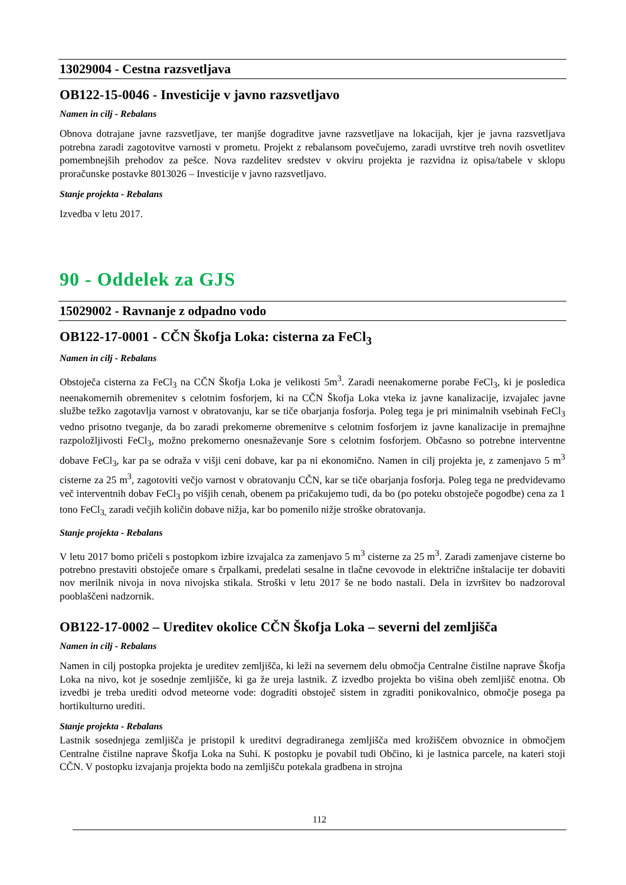13029004 - Cestna razsvetljava
OB122-15-0046 - Investicije v javno razsvetljavo
Namen in cilj - Rebalans
Obnova dotrajane javne razsvetljave, ter manjše dograditve javne razsvetljave na lokacijah, kjer je javna razsvetljava potrebna zaradi zagotovitve varnosti v prometu. Projekt z rebalansom povečujemo, zaradi uvrstitve treh novih osvetlitev pomembnejših prehodov za pešce. Nova razdelitev sredstev v okviru projekta je razvidna iz opisa/tabele v sklopu proračunske postavke 8013026 – Investicije v javno razsvetljavo.
Stanje projekta - Rebalans
Izvedba v letu 2017.
90 - Oddelek za GJS
15029002 - Ravnanje z odpadno vodo
OB122-17-0001 - CČN Škofja Loka: cisterna za FeCl<sub>3</sub>
Namen in cilj - Rebalans
Obstoječa cisterna za FeCl<sub>3</sub> na CČN Škofja Loka je velikosti 5m<sup>3</sup>. Zaradi neenakomerne porabe FeCl<sub>3</sub>, ki je posledica neenakomernih obremenitev s celotnim fosforjem, ki na CČN Škofja Loka vteka iz javne kanalizacije, izvajalec javne službe težko zagotavlja varnost v obratovanju, kar se tiče obarjanja fosforja. Poleg tega je pri minimalnih vsebinah FeCl<sub>3</sub> vedno prisotno tveganje, da bo zaradi prekomerne obremenitve s celotnim fosforjem iz javne kanalizacije in premajhne razpoložljivosti FeCl<sub>3</sub>, možno prekomerno onesnaževanje Sore s celotnim fosforjem. Občasno so potrebne interventne dobave FeCl<sub>3</sub>, kar pa se odraža v višji ceni dobave, kar pa ni ekonomično. Namen in cilj projekta je, z zamenjavo 5 m<sup>3</sup> cisterne za 25 m<sup>3</sup>, zagotoviti večjo varnost v obratovanju CČN, kar se tiče obarjanja fosforja. Poleg tega ne predvidevamo več interventnih dobav FeCl<sub>3</sub> po višjih cenah, obenem pa pričakujemo tudi, da bo (po poteku obstoječe pogodbe) cena za 1 tono FeCl<sub>3,</sub> zaradi večjih količin dobave nižja, kar bo pomenilo nižje stroške obratovanja.
Stanje projekta - Rebalans
V letu 2017 bomo pričeli s postopkom izbire izvajalca za zamenjavo 5 m<sup>3</sup> cisterne za 25 m<sup>3</sup>. Zaradi zamenjave cisterne bo potrebno prestaviti obstoječe omare s črpalkami, predelati sesalne in tlačne cevovode in električne inštalacije ter dobaviti nov merilnik nivoja in nova nivojska stikala. Stroški v letu 2017 še ne bodo nastali. Dela in izvršitev bo nadzoroval pooblaščeni nadzornik.
OB122-17-0002 – Ureditev okolice CČN Škofja Loka – severni del zemljišča
Namen in cilj - Rebalans
Namen in cilj postopka projekta je ureditev zemljišča, ki leži na severnem delu območja Centralne čistilne naprave Škofja Loka na nivo, kot je sosednje zemljišče, ki ga že ureja lastnik. Z izvedbo projekta bo višina obeh zemljišč enotna. Ob izvedbi je treba urediti odvod meteorne vode: dograditi obstoječ sistem in zgraditi ponikovalnico, območje posega pa hortikulturno urediti.
Stanje projekta - Rebalans
Lastnik sosednjega zemljišča je pristopil k ureditvi degradiranega zemljišča med krožiščem obvoznice in območjem Centralne čistilne naprave Škofja Loka na Suhi. K postopku je povabil tudi Občino, ki je lastnica parcele, na kateri stoji CČN. V postopku izvajanja projekta bodo na zemljišču potekala gradbena in strojna
112